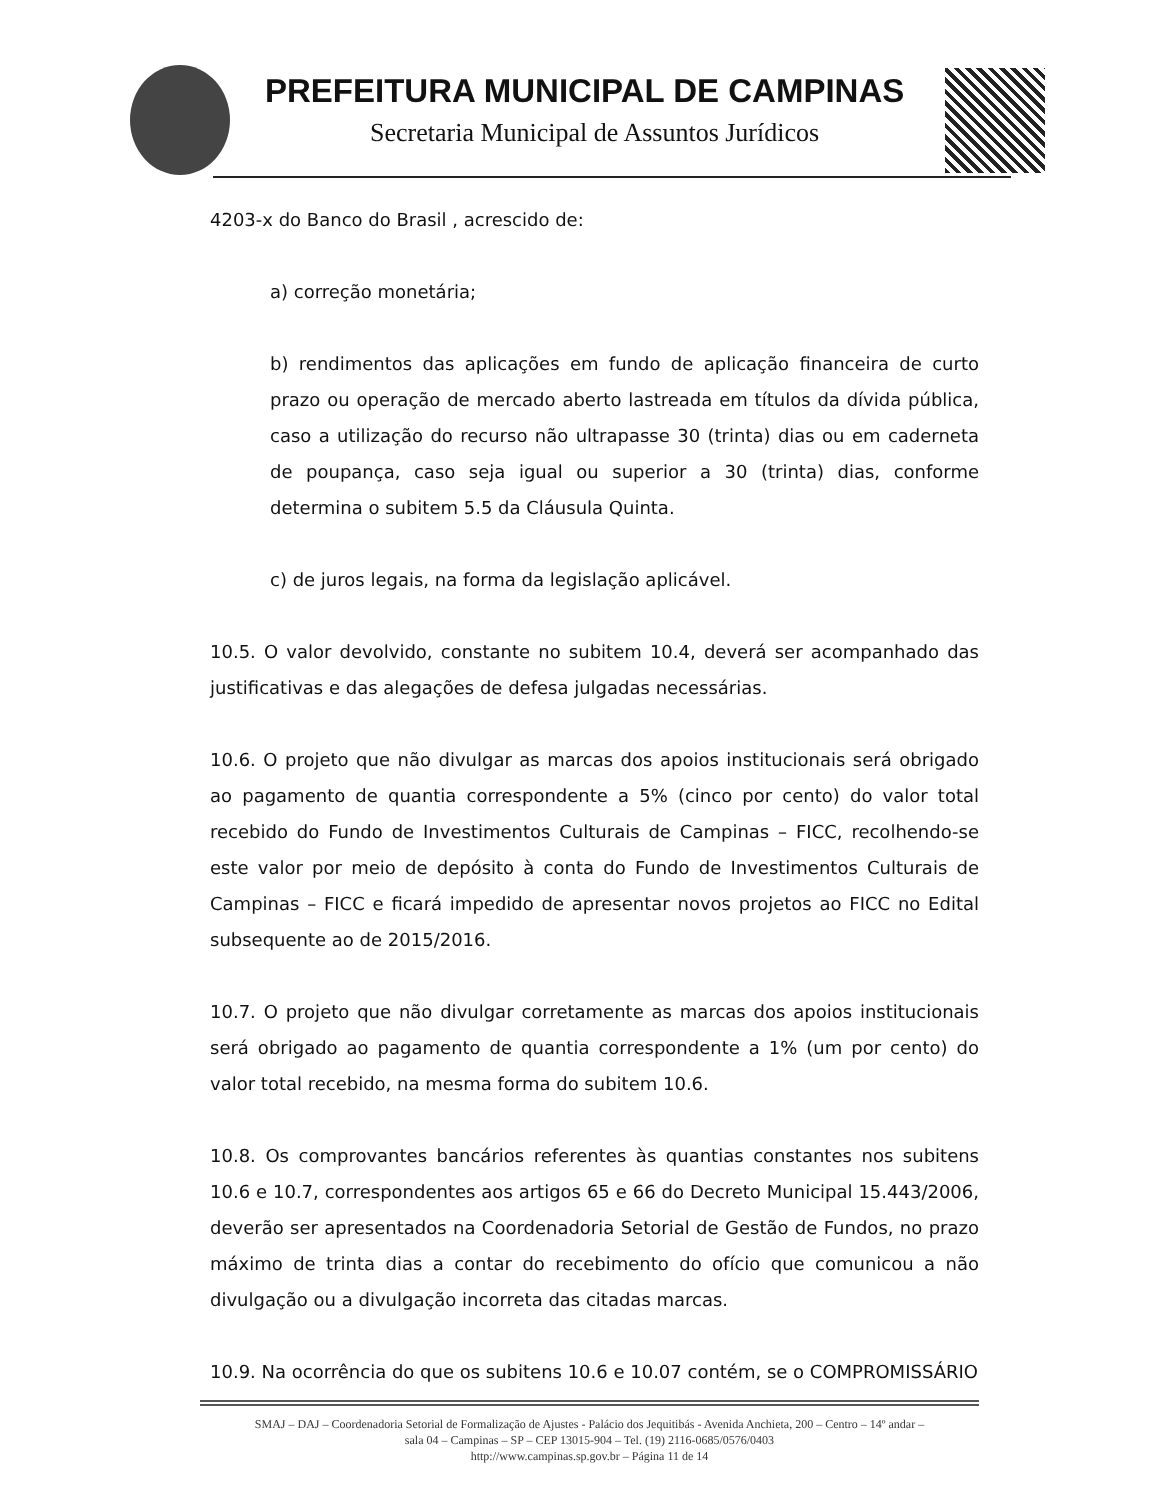PREFEITURA MUNICIPAL DE CAMPINAS
Secretaria Municipal de Assuntos Jurídicos
4203-x do Banco do Brasil , acrescido de:
a) correção monetária;
b) rendimentos das aplicações em fundo de aplicação financeira de curto prazo ou operação de mercado aberto lastreada em títulos da dívida pública, caso a utilização do recurso não ultrapasse 30 (trinta) dias ou em caderneta de poupança, caso seja igual ou superior a 30 (trinta) dias, conforme determina o subitem 5.5 da Cláusula Quinta.
c) de juros legais, na forma da legislação aplicável.
10.5. O valor devolvido, constante no subitem 10.4, deverá ser acompanhado das justificativas e das alegações de defesa julgadas necessárias.
10.6. O projeto que não divulgar as marcas dos apoios institucionais será obrigado ao pagamento de quantia correspondente a 5% (cinco por cento) do valor total recebido do Fundo de Investimentos Culturais de Campinas – FICC, recolhendo-se este valor por meio de depósito à conta do Fundo de Investimentos Culturais de Campinas – FICC e ficará impedido de apresentar novos projetos ao FICC no Edital subsequente ao de 2015/2016.
10.7. O projeto que não divulgar corretamente as marcas dos apoios institucionais será obrigado ao pagamento de quantia correspondente a 1% (um por cento) do valor total recebido, na mesma forma do subitem 10.6.
10.8. Os comprovantes bancários referentes às quantias constantes nos subitens 10.6 e 10.7, correspondentes aos artigos 65 e 66 do Decreto Municipal 15.443/2006, deverão ser apresentados na Coordenadoria Setorial de Gestão de Fundos, no prazo máximo de trinta dias a contar do recebimento do ofício que comunicou a não divulgação ou a divulgação incorreta das citadas marcas.
10.9. Na ocorrência do que os subitens 10.6 e 10.07 contém, se o COMPROMISSÁRIO
SMAJ – DAJ – Coordenadoria Setorial de Formalização de Ajustes - Palácio dos Jequitibás - Avenida Anchieta, 200 – Centro – 14º andar –
sala 04 – Campinas – SP – CEP 13015-904 – Tel. (19) 2116-0685/0576/0403
http://www.campinas.sp.gov.br – Página 11 de 14